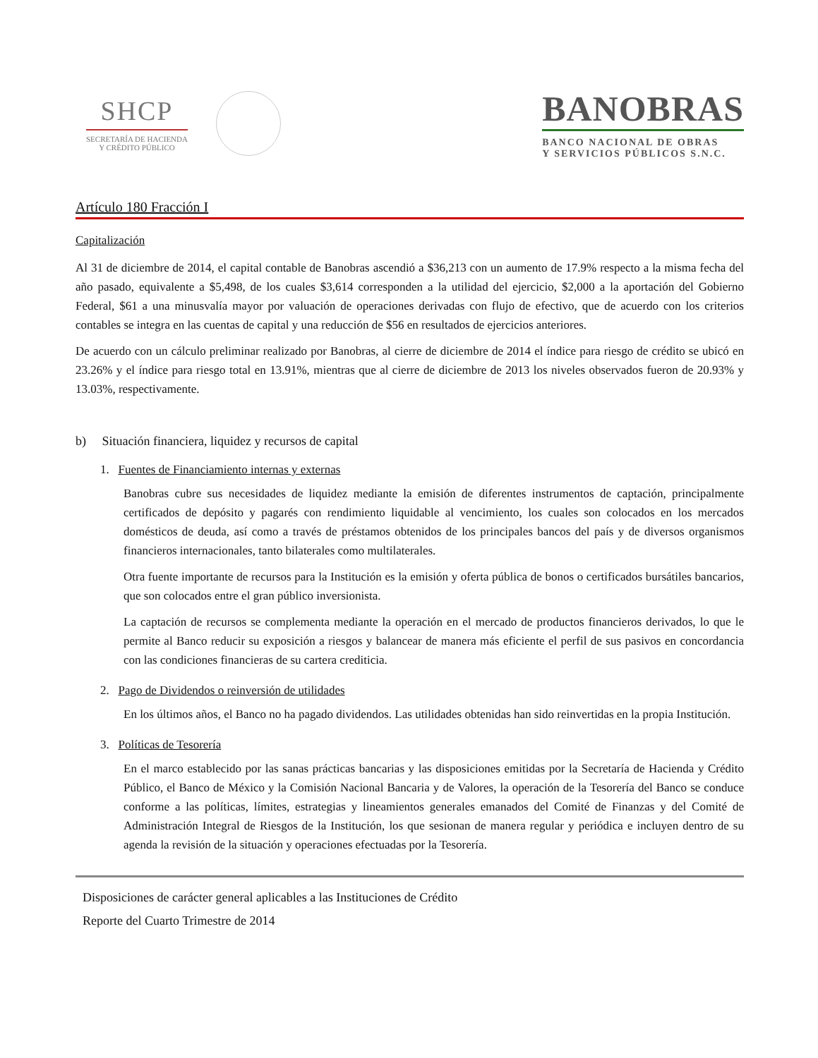SHCP
SECRETARÍA DE HACIENDA
Y CRÉDITO PÚBLICO
BANOBRAS
BANCO NACIONAL DE OBRAS
Y SERVICIOS PÚBLICOS S.N.C.
Artículo 180 Fracción I
Capitalización
Al 31 de diciembre de 2014, el capital contable de Banobras ascendió a $36,213 con un aumento de 17.9% respecto a la misma fecha del año pasado, equivalente a $5,498, de los cuales $3,614 corresponden a la utilidad del ejercicio, $2,000 a la aportación del Gobierno Federal, $61 a una minusvalía mayor por valuación de operaciones derivadas con flujo de efectivo, que de acuerdo con los criterios contables se integra en las cuentas de capital y una reducción de $56 en resultados de ejercicios anteriores.
De acuerdo con un cálculo preliminar realizado por Banobras, al cierre de diciembre de 2014 el índice para riesgo de crédito se ubicó en 23.26% y el índice para riesgo total en 13.91%, mientras que al cierre de diciembre de 2013 los niveles observados fueron de 20.93% y 13.03%, respectivamente.
b) Situación financiera, liquidez y recursos de capital
1. Fuentes de Financiamiento internas y externas
Banobras cubre sus necesidades de liquidez mediante la emisión de diferentes instrumentos de captación, principalmente certificados de depósito y pagarés con rendimiento liquidable al vencimiento, los cuales son colocados en los mercados domésticos de deuda, así como a través de préstamos obtenidos de los principales bancos del país y de diversos organismos financieros internacionales, tanto bilaterales como multilaterales.
Otra fuente importante de recursos para la Institución es la emisión y oferta pública de bonos o certificados bursátiles bancarios, que son colocados entre el gran público inversionista.
La captación de recursos se complementa mediante la operación en el mercado de productos financieros derivados, lo que le permite al Banco reducir su exposición a riesgos y balancear de manera más eficiente el perfil de sus pasivos en concordancia con las condiciones financieras de su cartera crediticia.
2. Pago de Dividendos o reinversión de utilidades
En los últimos años, el Banco no ha pagado dividendos. Las utilidades obtenidas han sido reinvertidas en la propia Institución.
3. Políticas de Tesorería
En el marco establecido por las sanas prácticas bancarias y las disposiciones emitidas por la Secretaría de Hacienda y Crédito Público, el Banco de México y la Comisión Nacional Bancaria y de Valores, la operación de la Tesorería del Banco se conduce conforme a las políticas, límites, estrategias y lineamientos generales emanados del Comité de Finanzas y del Comité de Administración Integral de Riesgos de la Institución, los que sesionan de manera regular y periódica e incluyen dentro de su agenda la revisión de la situación y operaciones efectuadas por la Tesorería.
Disposiciones de carácter general aplicables a las Instituciones de Crédito
Reporte del Cuarto Trimestre de 2014